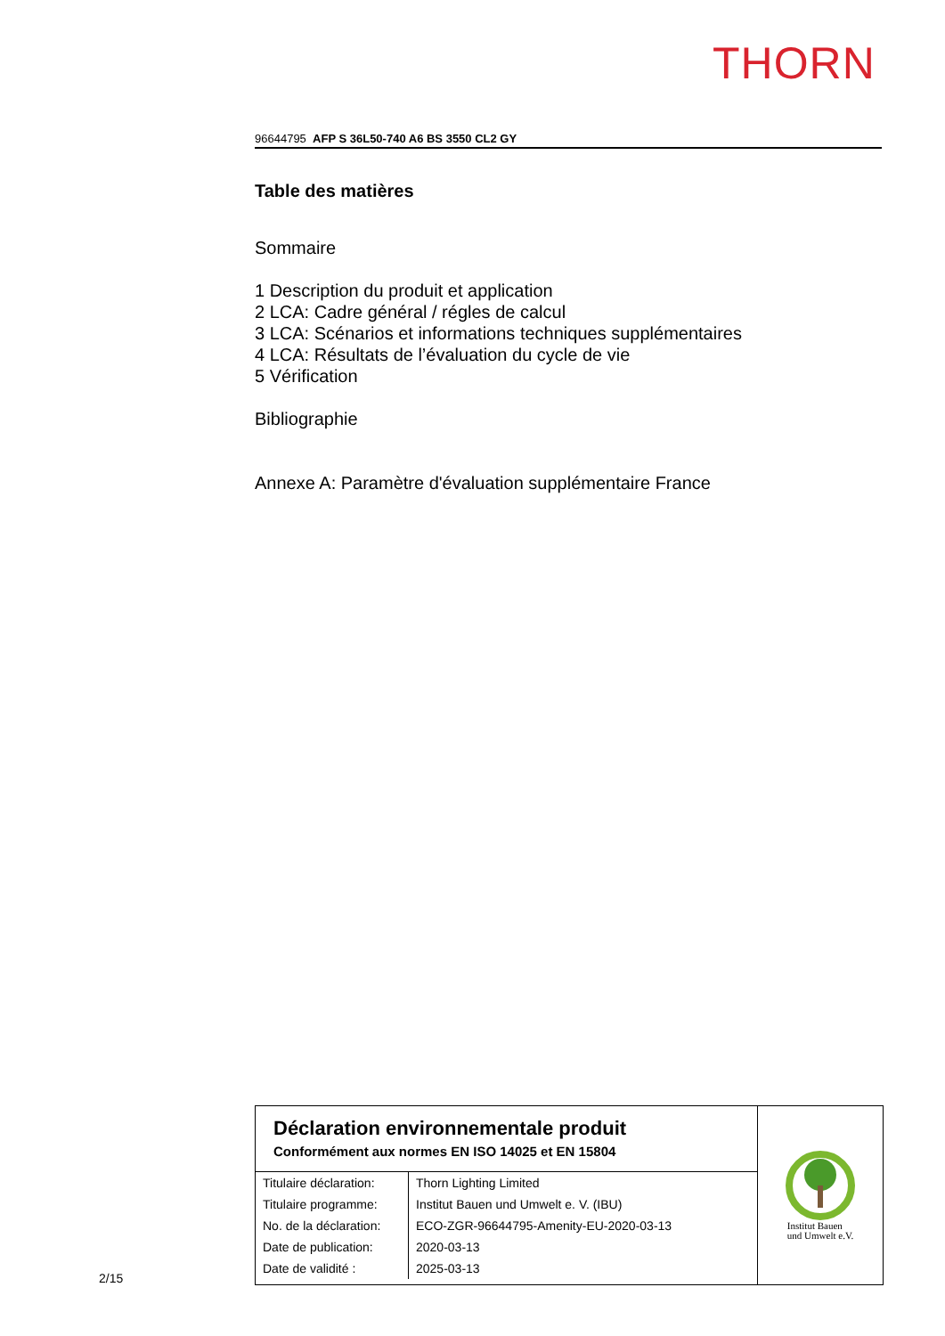THORN
96644795 AFP S 36L50-740 A6 BS 3550 CL2 GY
Table des matières
Sommaire
1 Description du produit et application
2 LCA: Cadre général / régles de calcul
3 LCA: Scénarios et informations techniques supplémentaires
4 LCA: Résultats de l’évaluation du cycle de vie
5 Vérification
Bibliographie
Annexe A: Paramètre d'évaluation supplémentaire France
Déclaration environnementale produit
Conformément aux normes EN ISO 14025 et EN 15804
| Titulaire déclaration: | Thorn Lighting Limited |
| Titulaire programme: | Institut Bauen und Umwelt e. V. (IBU) |
| No. de la déclaration: | ECO-ZGR-96644795-Amenity-EU-2020-03-13 |
| Date de publication: | 2020-03-13 |
| Date de validité : | 2025-03-13 |
Institut Bauen
und Umwelt e.V.
2/15